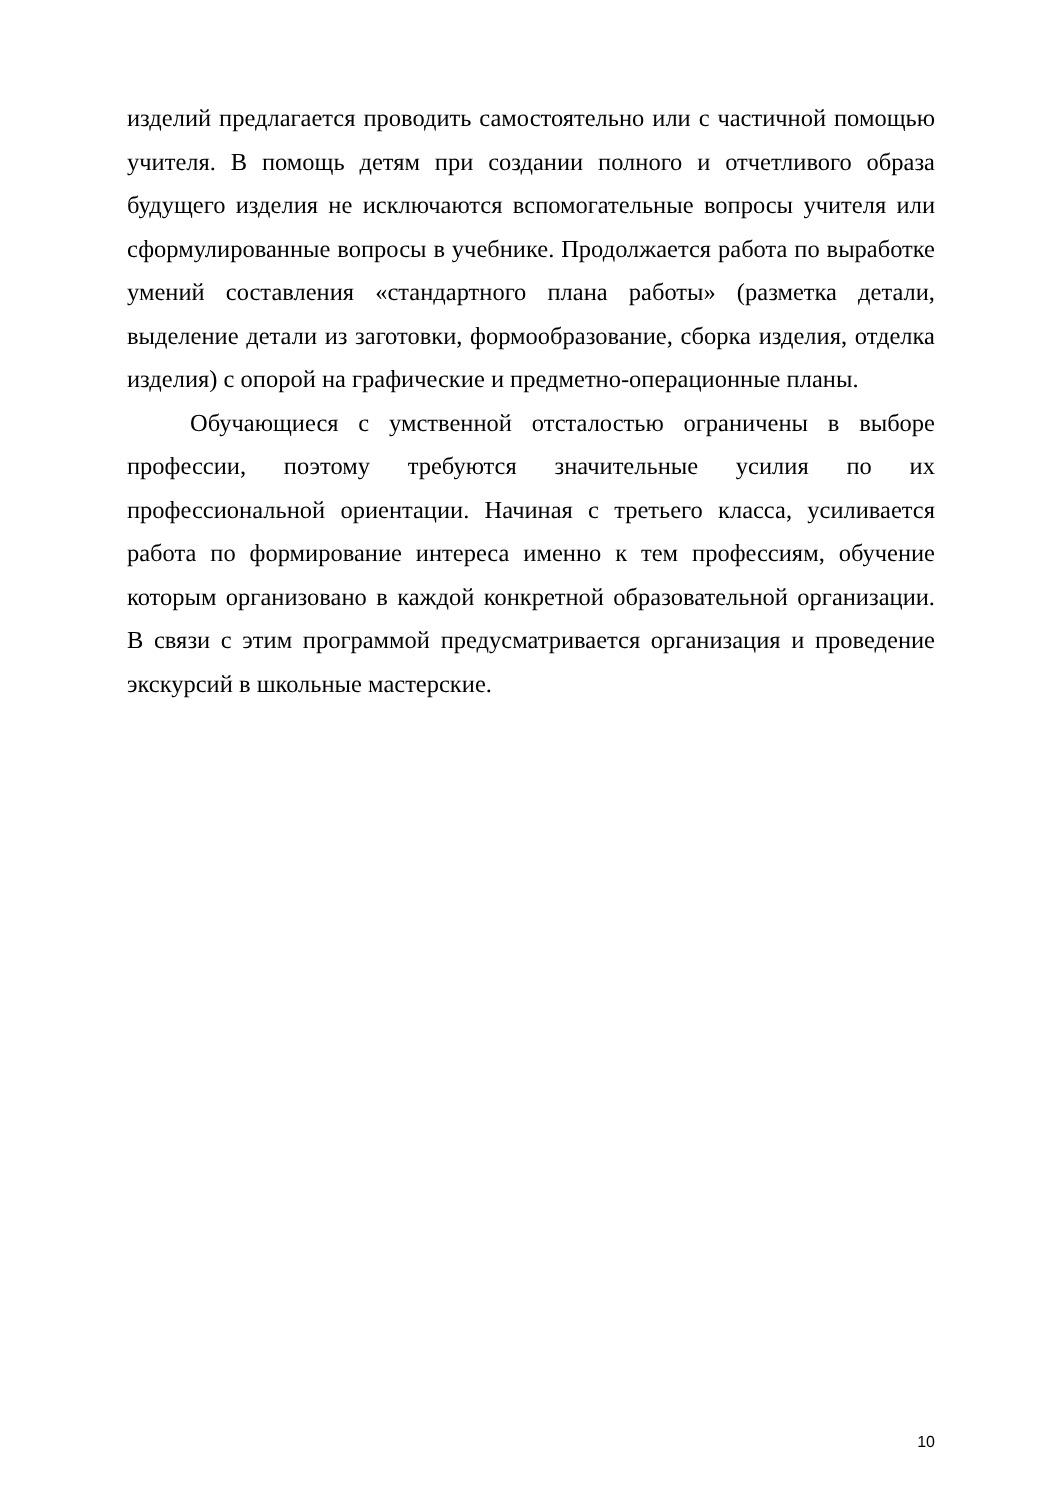изделий предлагается проводить самостоятельно или с частичной помощью учителя. В помощь детям при создании полного и отчетливого образа будущего изделия не исключаются вспомогательные вопросы учителя или сформулированные вопросы в учебнике. Продолжается работа по выработке умений составления «стандартного плана работы» (разметка детали, выделение детали из заготовки, формообразование, сборка изделия, отделка изделия) с опорой на графические и предметно-операционные планы.
Обучающиеся с умственной отсталостью ограничены в выборе профессии, поэтому требуются значительные усилия по их профессиональной ориентации. Начиная с третьего класса, усиливается работа по формирование интереса именно к тем профессиям, обучение которым организовано в каждой конкретной образовательной организации. В связи с этим программой предусматривается организация и проведение экскурсий в школьные мастерские.
10